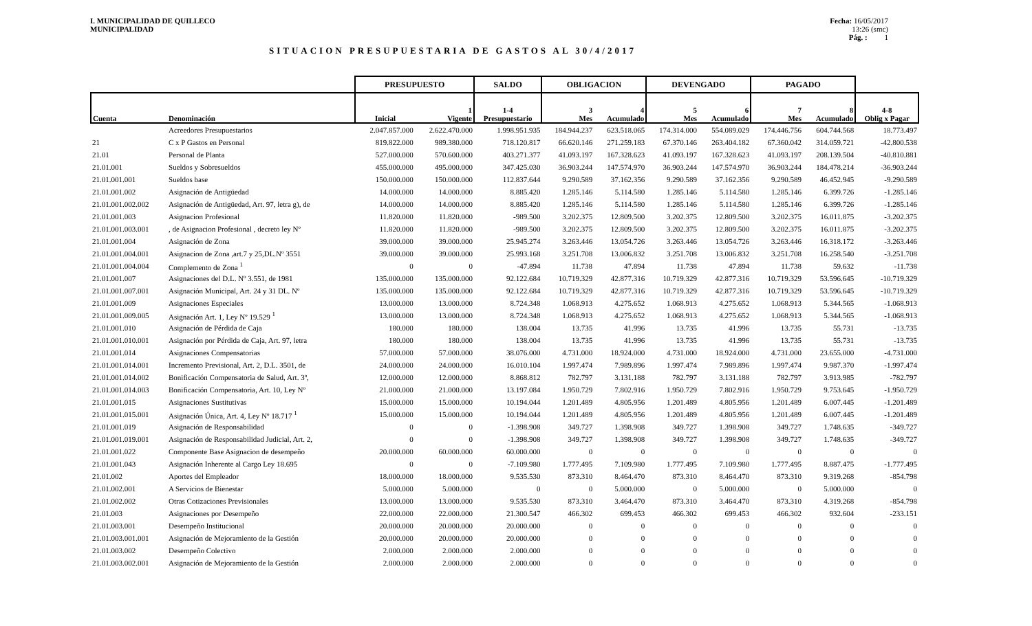I. MUNICIPALIDAD DE QUILLECO
MUNICIPALIDAD
Fecha: 16/05/2017
13:26 (smc)
Pág. : 1
SITUACION PRESUPUESTARIA DE GASTOS AL 30/4/2017
| | | PRESUPUESTO | | SALDO | OBLIGACION | | DEVENGADO | | PAGADO | | |
| Cuenta | Denominación | Inicial | 1 Vigente | 1-4 Presupuestario | 3 Mes | 4 Acumulado | 5 Mes | 6 Acumulado | 7 Mes | 8 Acumulado | 4-8 Oblig x Pagar |
| | Acreedores Presupuestarios | 2.047.857.000 | 2.622.470.000 | 1.998.951.935 | 184.944.237 | 623.518.065 | 174.314.000 | 554.089.029 | 174.446.756 | 604.744.568 | 18.773.497 |
| 21 | C x P Gastos en Personal | 819.822.000 | 989.380.000 | 718.120.817 | 66.620.146 | 271.259.183 | 67.370.146 | 263.404.182 | 67.360.042 | 314.059.721 | -42.800.538 |
| 21.01 | Personal de Planta | 527.000.000 | 570.600.000 | 403.271.377 | 41.093.197 | 167.328.623 | 41.093.197 | 167.328.623 | 41.093.197 | 208.139.504 | -40.810.881 |
| 21.01.001 | Sueldos y Sobresueldos | 455.000.000 | 495.000.000 | 347.425.030 | 36.903.244 | 147.574.970 | 36.903.244 | 147.574.970 | 36.903.244 | 184.478.214 | -36.903.244 |
| 21.01.001.001 | Sueldos base | 150.000.000 | 150.000.000 | 112.837.644 | 9.290.589 | 37.162.356 | 9.290.589 | 37.162.356 | 9.290.589 | 46.452.945 | -9.290.589 |
| 21.01.001.002 | Asignación de Antigüedad | 14.000.000 | 14.000.000 | 8.885.420 | 1.285.146 | 5.114.580 | 1.285.146 | 5.114.580 | 1.285.146 | 6.399.726 | -1.285.146 |
| 21.01.001.002.002 | Asignación de Antigüedad, Art. 97, letra g), de | 14.000.000 | 14.000.000 | 8.885.420 | 1.285.146 | 5.114.580 | 1.285.146 | 5.114.580 | 1.285.146 | 6.399.726 | -1.285.146 |
| 21.01.001.003 | Asignacion Profesional | 11.820.000 | 11.820.000 | -989.500 | 3.202.375 | 12.809.500 | 3.202.375 | 12.809.500 | 3.202.375 | 16.011.875 | -3.202.375 |
| 21.01.001.003.001 | , de Asignacion Profesional , decreto ley Nº | 11.820.000 | 11.820.000 | -989.500 | 3.202.375 | 12.809.500 | 3.202.375 | 12.809.500 | 3.202.375 | 16.011.875 | -3.202.375 |
| 21.01.001.004 | Asignación de Zona | 39.000.000 | 39.000.000 | 25.945.274 | 3.263.446 | 13.054.726 | 3.263.446 | 13.054.726 | 3.263.446 | 16.318.172 | -3.263.446 |
| 21.01.001.004.001 | Asignacion de Zona ,art.7 y 25,DL.Nº 3551 | 39.000.000 | 39.000.000 | 25.993.168 | 3.251.708 | 13.006.832 | 3.251.708 | 13.006.832 | 3.251.708 | 16.258.540 | -3.251.708 |
| 21.01.001.004.004 | Complemento de Zona <sup>1</sup> | 0 | 0 | -47.894 | 11.738 | 47.894 | 11.738 | 47.894 | 11.738 | 59.632 | -11.738 |
| 21.01.001.007 | Asignaciones del D.L. Nº 3.551, de 1981 | 135.000.000 | 135.000.000 | 92.122.684 | 10.719.329 | 42.877.316 | 10.719.329 | 42.877.316 | 10.719.329 | 53.596.645 | -10.719.329 |
| 21.01.001.007.001 | Asignación Municipal, Art. 24 y 31 DL. Nº | 135.000.000 | 135.000.000 | 92.122.684 | 10.719.329 | 42.877.316 | 10.719.329 | 42.877.316 | 10.719.329 | 53.596.645 | -10.719.329 |
| 21.01.001.009 | Asignaciones Especiales | 13.000.000 | 13.000.000 | 8.724.348 | 1.068.913 | 4.275.652 | 1.068.913 | 4.275.652 | 1.068.913 | 5.344.565 | -1.068.913 |
| 21.01.001.009.005 | Asignación Art. 1, Ley Nº 19.529 <sup>1</sup> | 13.000.000 | 13.000.000 | 8.724.348 | 1.068.913 | 4.275.652 | 1.068.913 | 4.275.652 | 1.068.913 | 5.344.565 | -1.068.913 |
| 21.01.001.010 | Asignación de Pérdida de Caja | 180.000 | 180.000 | 138.004 | 13.735 | 41.996 | 13.735 | 41.996 | 13.735 | 55.731 | -13.735 |
| 21.01.001.010.001 | Asignación por Pérdida de Caja, Art. 97, letra | 180.000 | 180.000 | 138.004 | 13.735 | 41.996 | 13.735 | 41.996 | 13.735 | 55.731 | -13.735 |
| 21.01.001.014 | Asignaciones Compensatorias | 57.000.000 | 57.000.000 | 38.076.000 | 4.731.000 | 18.924.000 | 4.731.000 | 18.924.000 | 4.731.000 | 23.655.000 | -4.731.000 |
| 21.01.001.014.001 | Incremento Previsional, Art. 2, D.L. 3501, de | 24.000.000 | 24.000.000 | 16.010.104 | 1.997.474 | 7.989.896 | 1.997.474 | 7.989.896 | 1.997.474 | 9.987.370 | -1.997.474 |
| 21.01.001.014.002 | Bonificación Compensatoria de Salud, Art. 3º, | 12.000.000 | 12.000.000 | 8.868.812 | 782.797 | 3.131.188 | 782.797 | 3.131.188 | 782.797 | 3.913.985 | -782.797 |
| 21.01.001.014.003 | Bonificación Compensatoria, Art. 10, Ley Nº | 21.000.000 | 21.000.000 | 13.197.084 | 1.950.729 | 7.802.916 | 1.950.729 | 7.802.916 | 1.950.729 | 9.753.645 | -1.950.729 |
| 21.01.001.015 | Asignaciones Sustitutivas | 15.000.000 | 15.000.000 | 10.194.044 | 1.201.489 | 4.805.956 | 1.201.489 | 4.805.956 | 1.201.489 | 6.007.445 | -1.201.489 |
| 21.01.001.015.001 | Asignación Única, Art. 4, Ley Nº 18.717 <sup>1</sup> | 15.000.000 | 15.000.000 | 10.194.044 | 1.201.489 | 4.805.956 | 1.201.489 | 4.805.956 | 1.201.489 | 6.007.445 | -1.201.489 |
| 21.01.001.019 | Asignación de Responsabilidad | 0 | 0 | -1.398.908 | 349.727 | 1.398.908 | 349.727 | 1.398.908 | 349.727 | 1.748.635 | -349.727 |
| 21.01.001.019.001 | Asignación de Responsabilidad Judicial, Art. 2, | 0 | 0 | -1.398.908 | 349.727 | 1.398.908 | 349.727 | 1.398.908 | 349.727 | 1.748.635 | -349.727 |
| 21.01.001.022 | Componente Base Asignacion de desempeño | 20.000.000 | 60.000.000 | 60.000.000 | 0 | 0 | 0 | 0 | 0 | 0 | 0 |
| 21.01.001.043 | Asignación Inherente al Cargo Ley 18.695 | 0 | 0 | -7.109.980 | 1.777.495 | 7.109.980 | 1.777.495 | 7.109.980 | 1.777.495 | 8.887.475 | -1.777.495 |
| 21.01.002 | Aportes del Empleador | 18.000.000 | 18.000.000 | 9.535.530 | 873.310 | 8.464.470 | 873.310 | 8.464.470 | 873.310 | 9.319.268 | -854.798 |
| 21.01.002.001 | A Servicios de Bienestar | 5.000.000 | 5.000.000 | 0 | 0 | 5.000.000 | 0 | 5.000.000 | 0 | 5.000.000 | 0 |
| 21.01.002.002 | Otras Cotizaciones Previsionales | 13.000.000 | 13.000.000 | 9.535.530 | 873.310 | 3.464.470 | 873.310 | 3.464.470 | 873.310 | 4.319.268 | -854.798 |
| 21.01.003 | Asignaciones por Desempeño | 22.000.000 | 22.000.000 | 21.300.547 | 466.302 | 699.453 | 466.302 | 699.453 | 466.302 | 932.604 | -233.151 |
| 21.01.003.001 | Desempeño Institucional | 20.000.000 | 20.000.000 | 20.000.000 | 0 | 0 | 0 | 0 | 0 | 0 | 0 |
| 21.01.003.001.001 | Asignación de Mejoramiento de la Gestión | 20.000.000 | 20.000.000 | 20.000.000 | 0 | 0 | 0 | 0 | 0 | 0 | 0 |
| 21.01.003.002 | Desempeño Colectivo | 2.000.000 | 2.000.000 | 2.000.000 | 0 | 0 | 0 | 0 | 0 | 0 | 0 |
| 21.01.003.002.001 | Asignación de Mejoramiento de la Gestión | 2.000.000 | 2.000.000 | 2.000.000 | 0 | 0 | 0 | 0 | 0 | 0 | 0 |